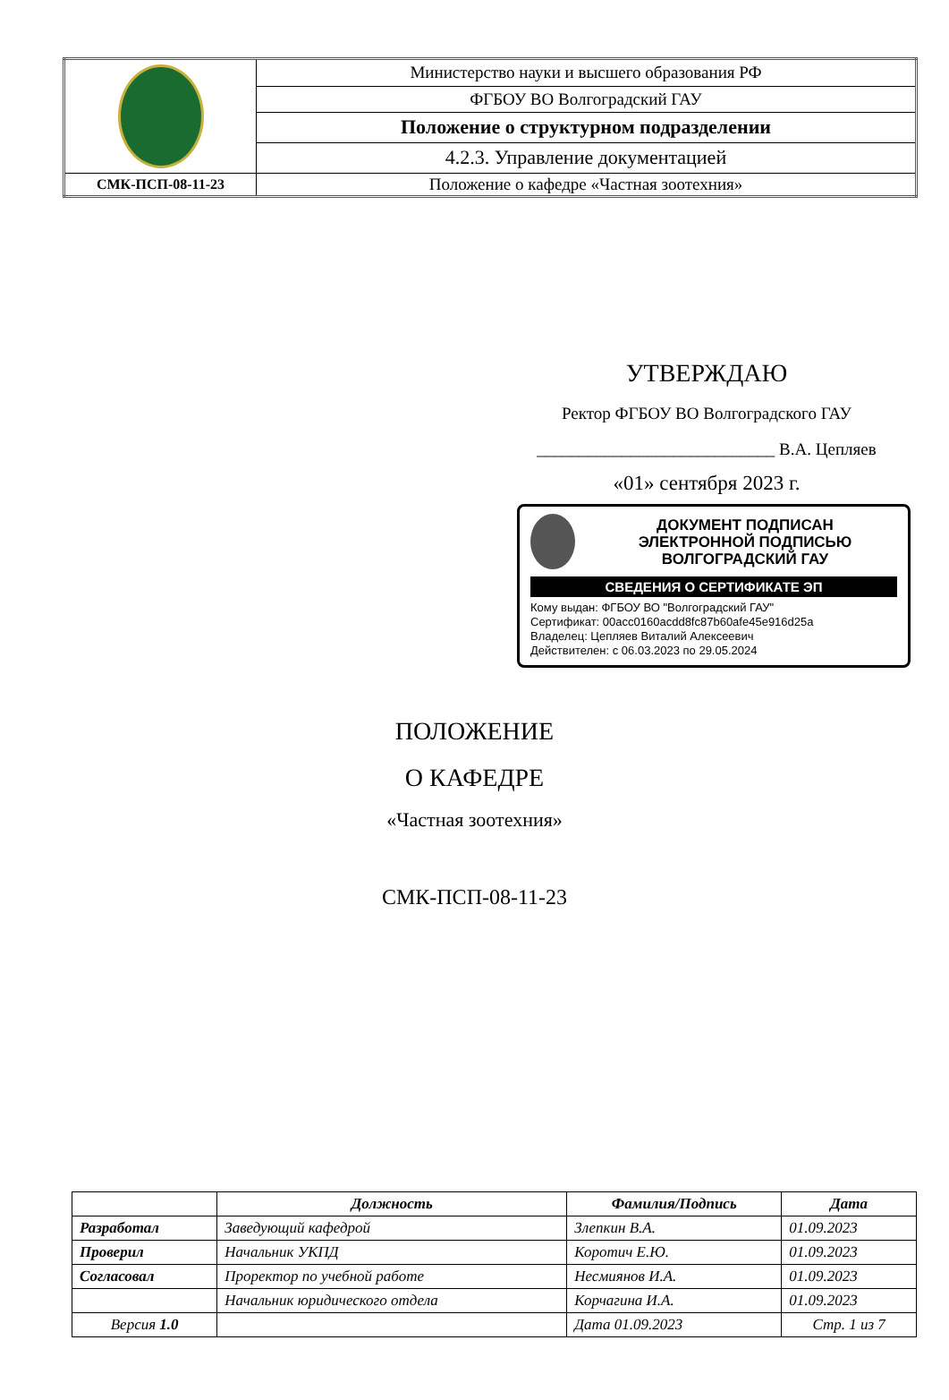| | Министерство науки и высшего образования РФ |
| | ФГБОУ ВО Волгоградский ГАУ |
| | Положение о структурном подразделении |
| | 4.2.3. Управление документацией |
| СМК-ПСП-08-11-23 | Положение о кафедре «Частная зоотехния» |
УТВЕРЖДАЮ
Ректор ФГБОУ ВО Волгоградского ГАУ
____________________________ В.А. Цепляев
«01» сентября 2023 г.
ДОКУМЕНТ ПОДПИСАН
ЭЛЕКТРОННОЙ ПОДПИСЬЮ
ВОЛГОГРАДСКИЙ ГАУ
СВЕДЕНИЯ О СЕРТИФИКАТЕ ЭП
Кому выдан: ФГБОУ ВО "Волгоградский ГАУ"
Сертификат: 00acc0160acdd8fc87b60afe45e916d25a
Владелец: Цепляев Виталий Алексеевич
Действителен: с 06.03.2023 по 29.05.2024
ПОЛОЖЕНИЕ
О КАФЕДРЕ
«Частная зоотехния»
СМК-ПСП-08-11-23
| | Должность | Фамилия/Подпись | Дата |
| --- | --- | --- | --- |
| Разработал | Заведующий кафедрой | Злепкин В.А. | 01.09.2023 |
| Проверил | Начальник УКПД | Коротич Е.Ю. | 01.09.2023 |
| Согласовал | Проректор по учебной работе | Несмиянов И.А. | 01.09.2023 |
| | Начальник юридического отдела | Корчагина И.А. | 01.09.2023 |
| Версия 1.0 | | Дата 01.09.2023 | Стр. 1 из 7 |